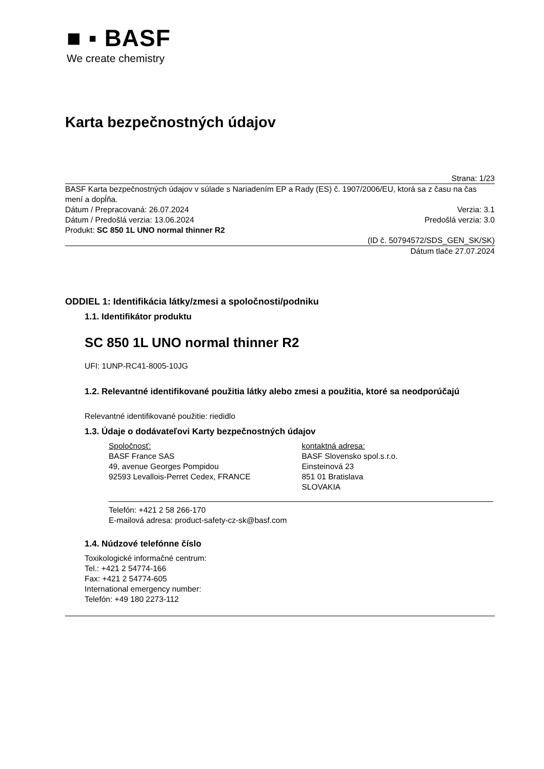■ ▪ BASF
We create chemistry
Karta bezpečnostných údajov
Strana: 1/23
BASF Karta bezpečnostných údajov v súlade s Nariadením EP a Rady (ES) č. 1907/2006/EU, ktorá sa z času na čas mení a dopĺňa.
Dátum / Prepracovaná: 26.07.2024 Verzia: 3.1
Dátum / Predošlá verzia: 13.06.2024 Predošlá verzia: 3.0
Produkt: SC 850 1L UNO normal thinner R2
(ID č. 50794572/SDS_GEN_SK/SK)
Dátum tlače 27.07.2024
ODDIEL 1: Identifikácia látky/zmesi a spoločnosti/podniku
1.1. Identifikátor produktu
SC 850 1L UNO normal thinner R2
UFI: 1UNP-RC41-8005-10JG
1.2. Relevantné identifikované použitia látky alebo zmesi a použitia, ktoré sa neodporúčajú
Relevantné identifikované použitie: riedidlo
1.3. Údaje o dodávateľovi Karty bezpečnostných údajov
Spoločnosť:
BASF France SAS
49, avenue Georges Pompidou
92593 Levallois-Perret Cedex, FRANCE
kontaktná adresa:
BASF Slovensko spol.s.r.o.
Einsteinová 23
851 01 Bratislava
SLOVAKIA
Telefón: +421 2 58 266-170
E-mailová adresa: product-safety-cz-sk@basf.com
1.4. Núdzové telefónne číslo
Toxikologické informačné centrum:
Tel.: +421 2 54774-166
Fax: +421 2 54774-605
International emergency number:
Telefón: +49 180 2273-112